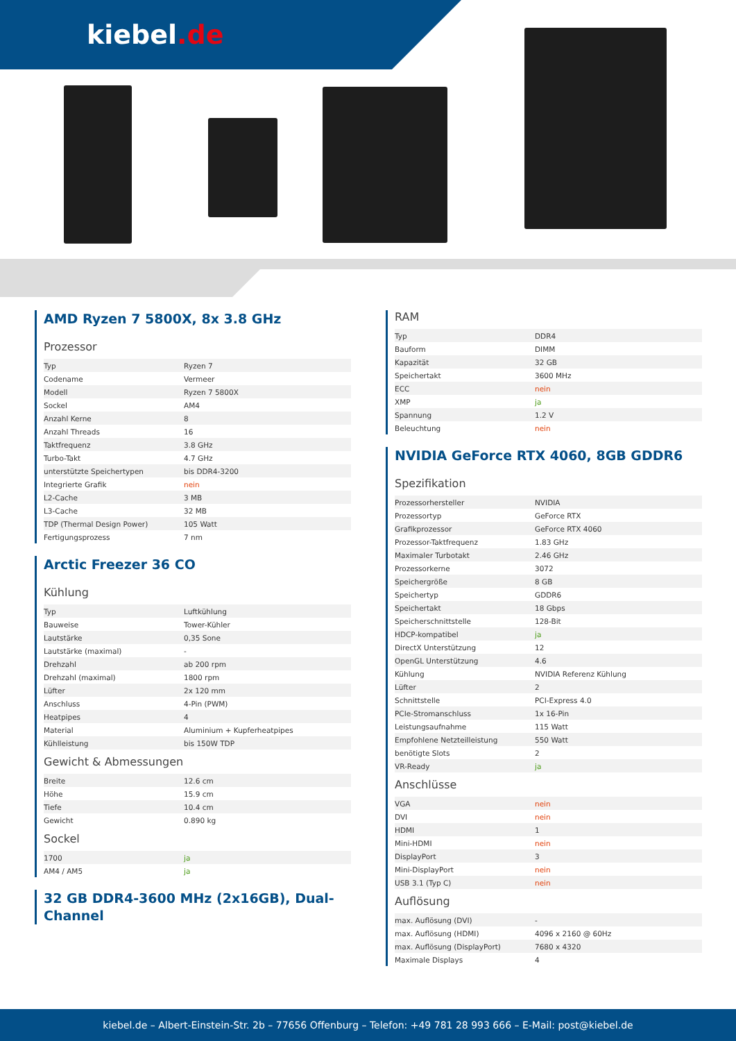kiebel.de
AMD Ryzen 7 5800X, 8x 3.8 GHz
Prozessor
| Typ | Ryzen 7 |
| Codename | Vermeer |
| Modell | Ryzen 7 5800X |
| Sockel | AM4 |
| Anzahl Kerne | 8 |
| Anzahl Threads | 16 |
| Taktfrequenz | 3.8 GHz |
| Turbo-Takt | 4.7 GHz |
| unterstützte Speichertypen | bis DDR4-3200 |
| Integrierte Grafik | nein |
| L2-Cache | 3 MB |
| L3-Cache | 32 MB |
| TDP (Thermal Design Power) | 105 Watt |
| Fertigungsprozess | 7 nm |
Arctic Freezer 36 CO
Kühlung
| Typ | Luftkühlung |
| Bauweise | Tower-Kühler |
| Lautstärke | 0,35 Sone |
| Lautstärke (maximal) | - |
| Drehzahl | ab 200 rpm |
| Drehzahl (maximal) | 1800 rpm |
| Lüfter | 2x 120 mm |
| Anschluss | 4-Pin (PWM) |
| Heatpipes | 4 |
| Material | Aluminium + Kupferheatpipes |
| Kühlleistung | bis 150W TDP |
Gewicht & Abmessungen
| Breite | 12.6 cm |
| Höhe | 15.9 cm |
| Tiefe | 10.4 cm |
| Gewicht | 0.890 kg |
Sockel
| 1700 | ja |
| AM4 / AM5 | ja |
32 GB DDR4-3600 MHz (2x16GB), Dual-Channel
RAM
| Typ | DDR4 |
| Bauform | DIMM |
| Kapazität | 32 GB |
| Speichertakt | 3600 MHz |
| ECC | nein |
| XMP | ja |
| Spannung | 1.2 V |
| Beleuchtung | nein |
NVIDIA GeForce RTX 4060, 8GB GDDR6
Spezifikation
| Prozessorhersteller | NVIDIA |
| Prozessortyp | GeForce RTX |
| Grafikprozessor | GeForce RTX 4060 |
| Prozessor-Taktfrequenz | 1.83 GHz |
| Maximaler Turbotakt | 2.46 GHz |
| Prozessorkerne | 3072 |
| Speichergröße | 8 GB |
| Speichertyp | GDDR6 |
| Speichertakt | 18 Gbps |
| Speicherschnittstelle | 128-Bit |
| HDCP-kompatibel | ja |
| DirectX Unterstützung | 12 |
| OpenGL Unterstützung | 4.6 |
| Kühlung | NVIDIA Referenz Kühlung |
| Lüfter | 2 |
| Schnittstelle | PCI-Express 4.0 |
| PCIe-Stromanschluss | 1x 16-Pin |
| Leistungsaufnahme | 115 Watt |
| Empfohlene Netzteilleistung | 550 Watt |
| benötigte Slots | 2 |
| VR-Ready | ja |
Anschlüsse
| VGA | nein |
| DVI | nein |
| HDMI | 1 |
| Mini-HDMI | nein |
| DisplayPort | 3 |
| Mini-DisplayPort | nein |
| USB 3.1 (Typ C) | nein |
Auflösung
| max. Auflösung (DVI) | - |
| max. Auflösung (HDMI) | 4096 x 2160 @ 60Hz |
| max. Auflösung (DisplayPort) | 7680 x 4320 |
| Maximale Displays | 4 |
kiebel.de – Albert-Einstein-Str. 2b – 77656 Offenburg – Telefon: +49 781 28 993 666 – E-Mail: post@kiebel.de